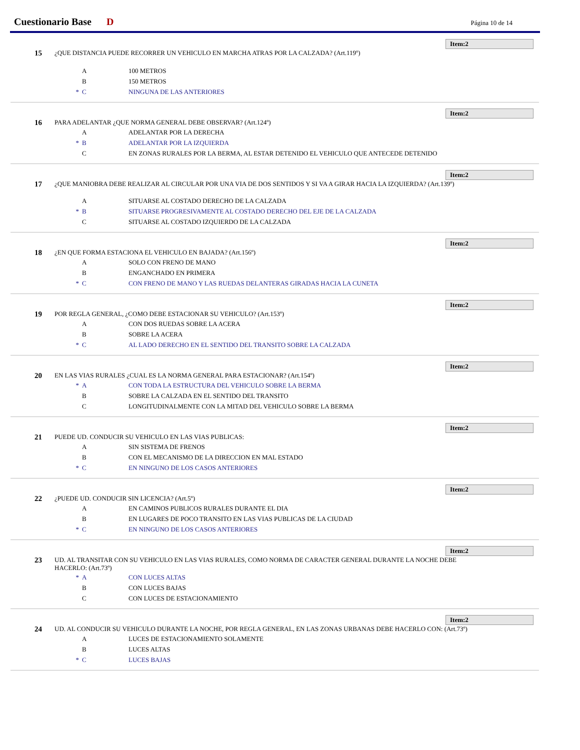Cuestionario Base D Página 10 de 14
Item:2
15
¿QUE DISTANCIA PUEDE RECORRER UN VEHICULO EN MARCHA ATRAS POR LA CALZADA? (Art.119º)
A 100 METROS
B 150 METROS
* C NINGUNA DE LAS ANTERIORES
Item:2
16
PARA ADELANTAR ¿QUE NORMA GENERAL DEBE OBSERVAR? (Art.124º)
A ADELANTAR POR LA DERECHA
* B ADELANTAR POR LA IZQUIERDA
C EN ZONAS RURALES POR LA BERMA, AL ESTAR DETENIDO EL VEHICULO QUE ANTECEDE DETENIDO
Item:2
17
¿QUE MANIOBRA DEBE REALIZAR AL CIRCULAR POR UNA VIA DE DOS SENTIDOS Y SI VA A GIRAR HACIA LA IZQUIERDA? (Art.139º)
A SITUARSE AL COSTADO DERECHO DE LA CALZADA
* B SITUARSE PROGRESIVAMENTE AL COSTADO DERECHO DEL EJE DE LA CALZADA
C SITUARSE AL COSTADO IZQUIERDO DE LA CALZADA
Item:2
18
¿EN QUE FORMA ESTACIONA EL VEHICULO EN BAJADA? (Art.156º)
A SOLO CON FRENO DE MANO
B ENGANCHADO EN PRIMERA
* C CON FRENO DE MANO Y LAS RUEDAS DELANTERAS GIRADAS HACIA LA CUNETA
Item:2
19
POR REGLA GENERAL, ¿COMO DEBE ESTACIONAR SU VEHICULO? (Art.153º)
A CON DOS RUEDAS SOBRE LA ACERA
B SOBRE LA ACERA
* C AL LADO DERECHO EN EL SENTIDO DEL TRANSITO SOBRE LA CALZADA
Item:2
20
EN LAS VIAS RURALES ¿CUAL ES LA NORMA GENERAL PARA ESTACIONAR? (Art.154º)
* A CON TODA LA ESTRUCTURA DEL VEHICULO SOBRE LA BERMA
B SOBRE LA CALZADA EN EL SENTIDO DEL TRANSITO
C LONGITUDINALMENTE CON LA MITAD DEL VEHICULO SOBRE LA BERMA
Item:2
21
PUEDE UD. CONDUCIR SU VEHICULO EN LAS VIAS PUBLICAS:
A SIN SISTEMA DE FRENOS
B CON EL MECANISMO DE LA DIRECCION EN MAL ESTADO
* C EN NINGUNO DE LOS CASOS ANTERIORES
Item:2
22
¿PUEDE UD. CONDUCIR SIN LICENCIA? (Art.5º)
A EN CAMINOS PUBLICOS RURALES DURANTE EL DIA
B EN LUGARES DE POCO TRANSITO EN LAS VIAS PUBLICAS DE LA CIUDAD
* C EN NINGUNO DE LOS CASOS ANTERIORES
Item:2
23
UD. AL TRANSITAR CON SU VEHICULO EN LAS VIAS RURALES, COMO NORMA DE CARACTER GENERAL DURANTE LA NOCHE DEBE HACERLO: (Art.73º)
* A CON LUCES ALTAS
B CON LUCES BAJAS
C CON LUCES DE ESTACIONAMIENTO
Item:2
24
UD. AL CONDUCIR SU VEHICULO DURANTE LA NOCHE, POR REGLA GENERAL, EN LAS ZONAS URBANAS DEBE HACERLO CON: (Art.73º)
A LUCES DE ESTACIONAMIENTO SOLAMENTE
B LUCES ALTAS
* C LUCES BAJAS